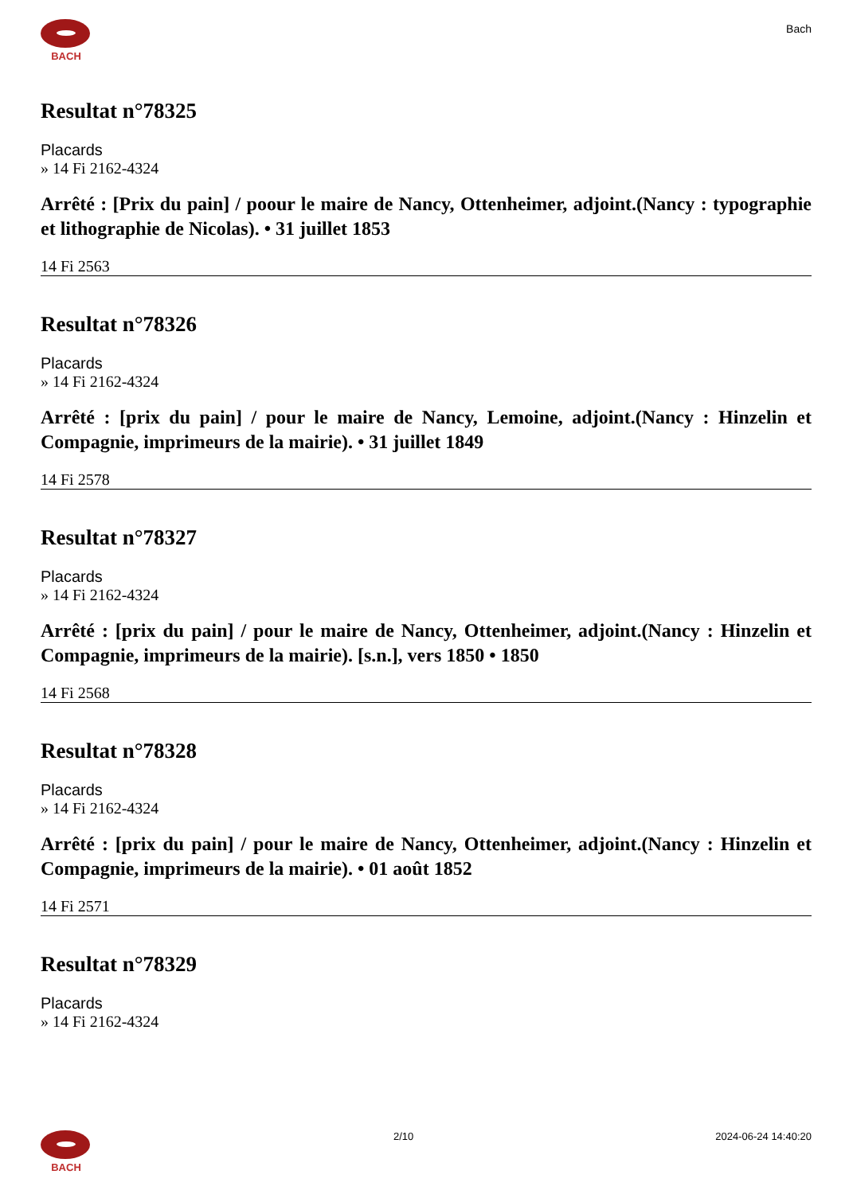BACH
Bach
Resultat n°78325
Placards
» 14 Fi 2162-4324
Arrêté : [Prix du pain] / poour le maire de Nancy, Ottenheimer, adjoint.(Nancy : typographie et lithographie de Nicolas). • 31 juillet 1853
14 Fi 2563
Resultat n°78326
Placards
» 14 Fi 2162-4324
Arrêté : [prix du pain] / pour le maire de Nancy, Lemoine, adjoint.(Nancy : Hinzelin et Compagnie, imprimeurs de la mairie). • 31 juillet 1849
14 Fi 2578
Resultat n°78327
Placards
» 14 Fi 2162-4324
Arrêté : [prix du pain] / pour le maire de Nancy, Ottenheimer, adjoint.(Nancy : Hinzelin et Compagnie, imprimeurs de la mairie). [s.n.], vers 1850 • 1850
14 Fi 2568
Resultat n°78328
Placards
» 14 Fi 2162-4324
Arrêté : [prix du pain] / pour le maire de Nancy, Ottenheimer, adjoint.(Nancy : Hinzelin et Compagnie, imprimeurs de la mairie). • 01 août 1852
14 Fi 2571
Resultat n°78329
Placards
» 14 Fi 2162-4324
BACH 2/10 2024-06-24 14:40:20